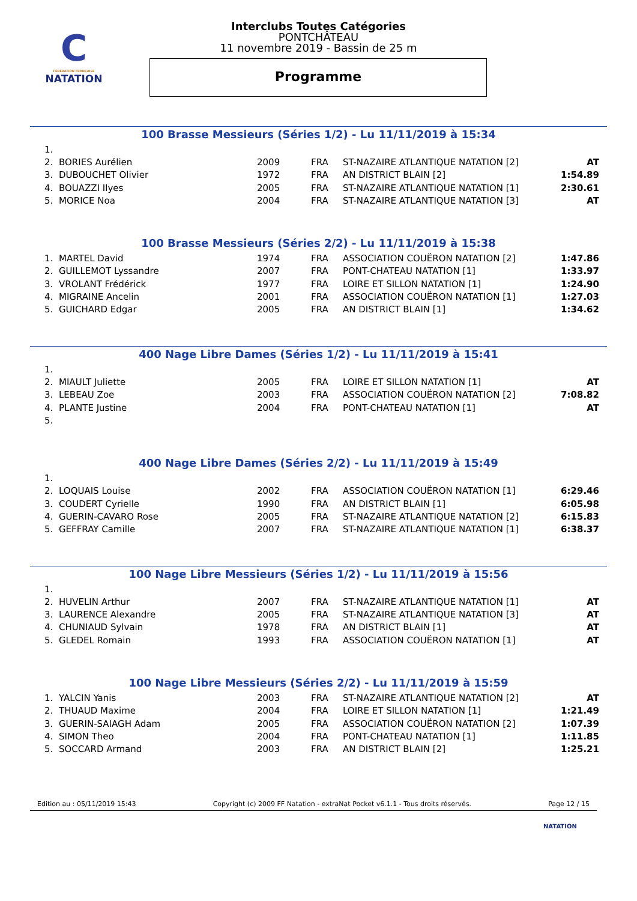C
FÉDÉRATION FRANÇAISE
NATATION
Interclubs Toutes Catégories
PONTCHÂTEAU
11 novembre 2019 - Bassin de 25 m
Programme
100 Brasse Messieurs (Séries 1/2) - Lu 11/11/2019 à 15:34
| 1. | | | | | |
| 2. | BORIES Aurélien | 2009 | FRA | ST-NAZAIRE ATLANTIQUE NATATION [2] | AT |
| 3. | DUBOUCHET Olivier | 1972 | FRA | AN DISTRICT BLAIN [2] | 1:54.89 |
| 4. | BOUAZZI Ilyes | 2005 | FRA | ST-NAZAIRE ATLANTIQUE NATATION [1] | 2:30.61 |
| 5. | MORICE Noa | 2004 | FRA | ST-NAZAIRE ATLANTIQUE NATATION [3] | AT |
100 Brasse Messieurs (Séries 2/2) - Lu 11/11/2019 à 15:38
| 1. | MARTEL David | 1974 | FRA | ASSOCIATION COUËRON NATATION [2] | 1:47.86 |
| 2. | GUILLEMOT Lyssandre | 2007 | FRA | PONT-CHATEAU NATATION [1] | 1:33.97 |
| 3. | VROLANT Frédérick | 1977 | FRA | LOIRE ET SILLON NATATION [1] | 1:24.90 |
| 4. | MIGRAINE Ancelin | 2001 | FRA | ASSOCIATION COUËRON NATATION [1] | 1:27.03 |
| 5. | GUICHARD Edgar | 2005 | FRA | AN DISTRICT BLAIN [1] | 1:34.62 |
400 Nage Libre Dames (Séries 1/2) - Lu 11/11/2019 à 15:41
| 1. | | | | | |
| 2. | MIAULT Juliette | 2005 | FRA | LOIRE ET SILLON NATATION [1] | AT |
| 3. | LEBEAU Zoe | 2003 | FRA | ASSOCIATION COUËRON NATATION [2] | 7:08.82 |
| 4. | PLANTE Justine | 2004 | FRA | PONT-CHATEAU NATATION [1] | AT |
| 5. | | | | | |
400 Nage Libre Dames (Séries 2/2) - Lu 11/11/2019 à 15:49
| 1. | | | | | |
| 2. | LOQUAIS Louise | 2002 | FRA | ASSOCIATION COUËRON NATATION [1] | 6:29.46 |
| 3. | COUDERT Cyrielle | 1990 | FRA | AN DISTRICT BLAIN [1] | 6:05.98 |
| 4. | GUERIN-CAVARO Rose | 2005 | FRA | ST-NAZAIRE ATLANTIQUE NATATION [2] | 6:15.83 |
| 5. | GEFFRAY Camille | 2007 | FRA | ST-NAZAIRE ATLANTIQUE NATATION [1] | 6:38.37 |
100 Nage Libre Messieurs (Séries 1/2) - Lu 11/11/2019 à 15:56
| 1. | | | | | |
| 2. | HUVELIN Arthur | 2007 | FRA | ST-NAZAIRE ATLANTIQUE NATATION [1] | AT |
| 3. | LAURENCE Alexandre | 2005 | FRA | ST-NAZAIRE ATLANTIQUE NATATION [3] | AT |
| 4. | CHUNIAUD Sylvain | 1978 | FRA | AN DISTRICT BLAIN [1] | AT |
| 5. | GLEDEL Romain | 1993 | FRA | ASSOCIATION COUËRON NATATION [1] | AT |
100 Nage Libre Messieurs (Séries 2/2) - Lu 11/11/2019 à 15:59
| 1. | YALCIN Yanis | 2003 | FRA | ST-NAZAIRE ATLANTIQUE NATATION [2] | AT |
| 2. | THUAUD Maxime | 2004 | FRA | LOIRE ET SILLON NATATION [1] | 1:21.49 |
| 3. | GUERIN-SAIAGH Adam | 2005 | FRA | ASSOCIATION COUËRON NATATION [2] | 1:07.39 |
| 4. | SIMON Theo | 2004 | FRA | PONT-CHATEAU NATATION [1] | 1:11.85 |
| 5. | SOCCARD Armand | 2003 | FRA | AN DISTRICT BLAIN [2] | 1:25.21 |
Edition au : 05/11/2019 15:43 Copyright (c) 2009 FF Natation - extraNat Pocket v6.1.1 - Tous droits réservés. Page 12 / 15
NATATION